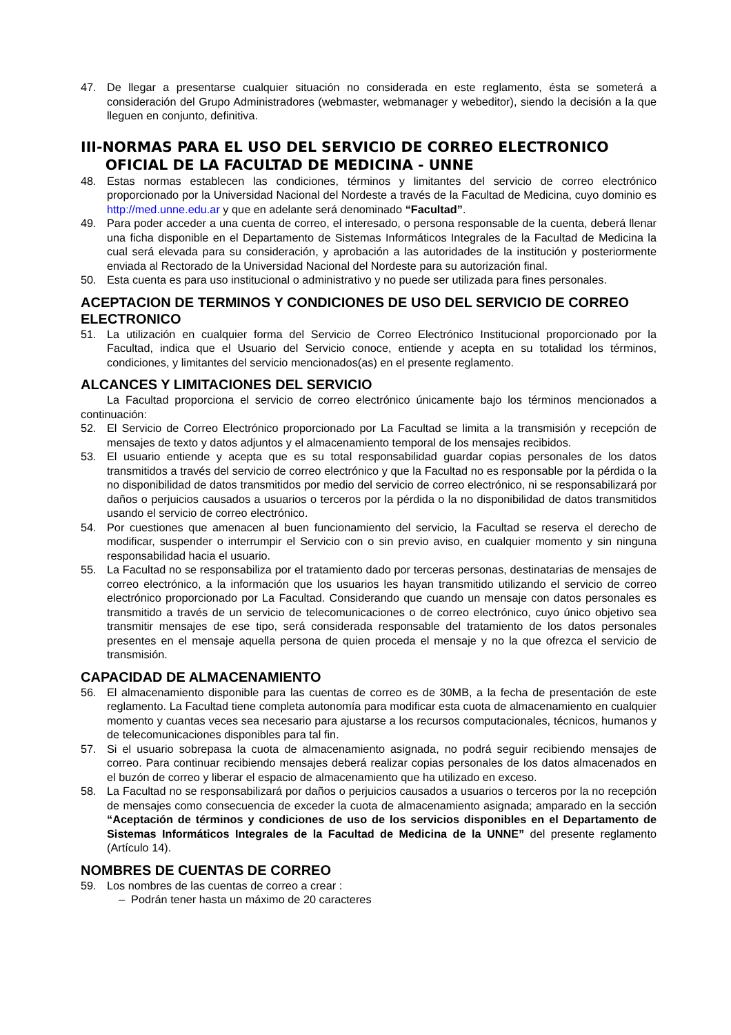47. De llegar a presentarse cualquier situación no considerada en este reglamento, ésta se someterá a consideración del Grupo Administradores (webmaster, webmanager y webeditor), siendo la decisión a la que lleguen en conjunto, definitiva.
III-NORMAS PARA EL USO DEL SERVICIO DE CORREO ELECTRONICO
OFICIAL DE LA FACULTAD DE MEDICINA - UNNE
48. Estas normas establecen las condiciones, términos y limitantes del servicio de correo electrónico proporcionado por la Universidad Nacional del Nordeste a través de la Facultad de Medicina, cuyo dominio es http://med.unne.edu.ar y que en adelante será denominado “Facultad”.
49. Para poder acceder a una cuenta de correo, el interesado, o persona responsable de la cuenta, deberá llenar una ficha disponible en el Departamento de Sistemas Informáticos Integrales de la Facultad de Medicina la cual será elevada para su consideración, y aprobación a las autoridades de la institución y posteriormente enviada al Rectorado de la Universidad Nacional del Nordeste para su autorización final.
50. Esta cuenta es para uso institucional o administrativo y no puede ser utilizada para fines personales.
ACEPTACION DE TERMINOS Y CONDICIONES DE USO DEL SERVICIO DE CORREO ELECTRONICO
51. La utilización en cualquier forma del Servicio de Correo Electrónico Institucional proporcionado por la Facultad, indica que el Usuario del Servicio conoce, entiende y acepta en su totalidad los términos, condiciones, y limitantes del servicio mencionados(as) en el presente reglamento.
ALCANCES Y LIMITACIONES DEL SERVICIO
La Facultad proporciona el servicio de correo electrónico únicamente bajo los términos mencionados a continuación:
52. El Servicio de Correo Electrónico proporcionado por La Facultad se limita a la transmisión y recepción de mensajes de texto y datos adjuntos y el almacenamiento temporal de los mensajes recibidos.
53. El usuario entiende y acepta que es su total responsabilidad guardar copias personales de los datos transmitidos a través del servicio de correo electrónico y que la Facultad no es responsable por la pérdida o la no disponibilidad de datos transmitidos por medio del servicio de correo electrónico, ni se responsabilizará por daños o perjuicios causados a usuarios o terceros por la pérdida o la no disponibilidad de datos transmitidos usando el servicio de correo electrónico.
54. Por cuestiones que amenacen al buen funcionamiento del servicio, la Facultad se reserva el derecho de modificar, suspender o interrumpir el Servicio con o sin previo aviso, en cualquier momento y sin ninguna responsabilidad hacia el usuario.
55. La Facultad no se responsabiliza por el tratamiento dado por terceras personas, destinatarias de mensajes de correo electrónico, a la información que los usuarios les hayan transmitido utilizando el servicio de correo electrónico proporcionado por La Facultad. Considerando que cuando un mensaje con datos personales es transmitido a través de un servicio de telecomunicaciones o de correo electrónico, cuyo único objetivo sea transmitir mensajes de ese tipo, será considerada responsable del tratamiento de los datos personales presentes en el mensaje aquella persona de quien proceda el mensaje y no la que ofrezca el servicio de transmisión.
CAPACIDAD DE ALMACENAMIENTO
56. El almacenamiento disponible para las cuentas de correo es de 30MB, a la fecha de presentación de este reglamento. La Facultad tiene completa autonomía para modificar esta cuota de almacenamiento en cualquier momento y cuantas veces sea necesario para ajustarse a los recursos computacionales, técnicos, humanos y de telecomunicaciones disponibles para tal fin.
57. Si el usuario sobrepasa la cuota de almacenamiento asignada, no podrá seguir recibiendo mensajes de correo. Para continuar recibiendo mensajes deberá realizar copias personales de los datos almacenados en el buzón de correo y liberar el espacio de almacenamiento que ha utilizado en exceso.
58. La Facultad no se responsabilizará por daños o perjuicios causados a usuarios o terceros por la no recepción de mensajes como consecuencia de exceder la cuota de almacenamiento asignada; amparado en la sección “Aceptación de términos y condiciones de uso de los servicios disponibles en el Departamento de Sistemas Informáticos Integrales de la Facultad de Medicina de la UNNE” del presente reglamento (Artículo 14).
NOMBRES DE CUENTAS DE CORREO
59. Los nombres de las cuentas de correo a crear :
– Podrán tener hasta un máximo de 20 caracteres